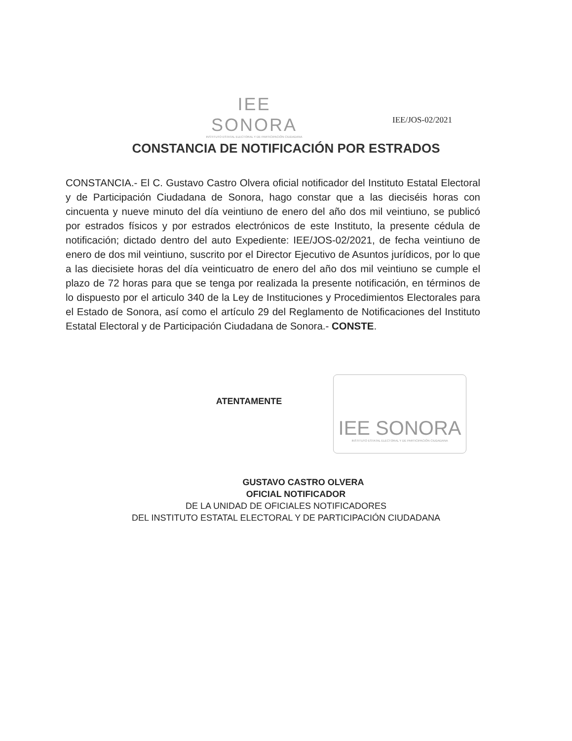IEE SONORA
INSTITUTO ESTATAL ELECTORAL Y DE PARTICIPACIÓN CIUDADANA
IEE/JOS-02/2021
CONSTANCIA DE NOTIFICACIÓN POR ESTRADOS
CONSTANCIA.- El C. Gustavo Castro Olvera oficial notificador del Instituto Estatal Electoral y de Participación Ciudadana de Sonora, hago constar que a las dieciséis horas con cincuenta y nueve minuto del día veintiuno de enero del año dos mil veintiuno, se publicó por estrados físicos y por estrados electrónicos de este Instituto, la presente cédula de notificación; dictado dentro del auto Expediente: IEE/JOS-02/2021, de fecha veintiuno de enero de dos mil veintiuno, suscrito por el Director Ejecutivo de Asuntos jurídicos, por lo que a las diecisiete horas del día veinticuatro de enero del año dos mil veintiuno se cumple el plazo de 72 horas para que se tenga por realizada la presente notificación, en términos de lo dispuesto por el articulo 340 de la Ley de Instituciones y Procedimientos Electorales para el Estado de Sonora, así como el artículo 29 del Reglamento de Notificaciones del Instituto Estatal Electoral y de Participación Ciudadana de Sonora.- CONSTE.
IEE SONORA
INSTITUTO ESTATAL ELECTORAL Y DE PARTICIPACIÓN CIUDADANA
ATENTAMENTE
GUSTAVO CASTRO OLVERA
OFICIAL NOTIFICADOR
DE LA UNIDAD DE OFICIALES NOTIFICADORES
DEL INSTITUTO ESTATAL ELECTORAL Y DE PARTICIPACIÓN CIUDADANA